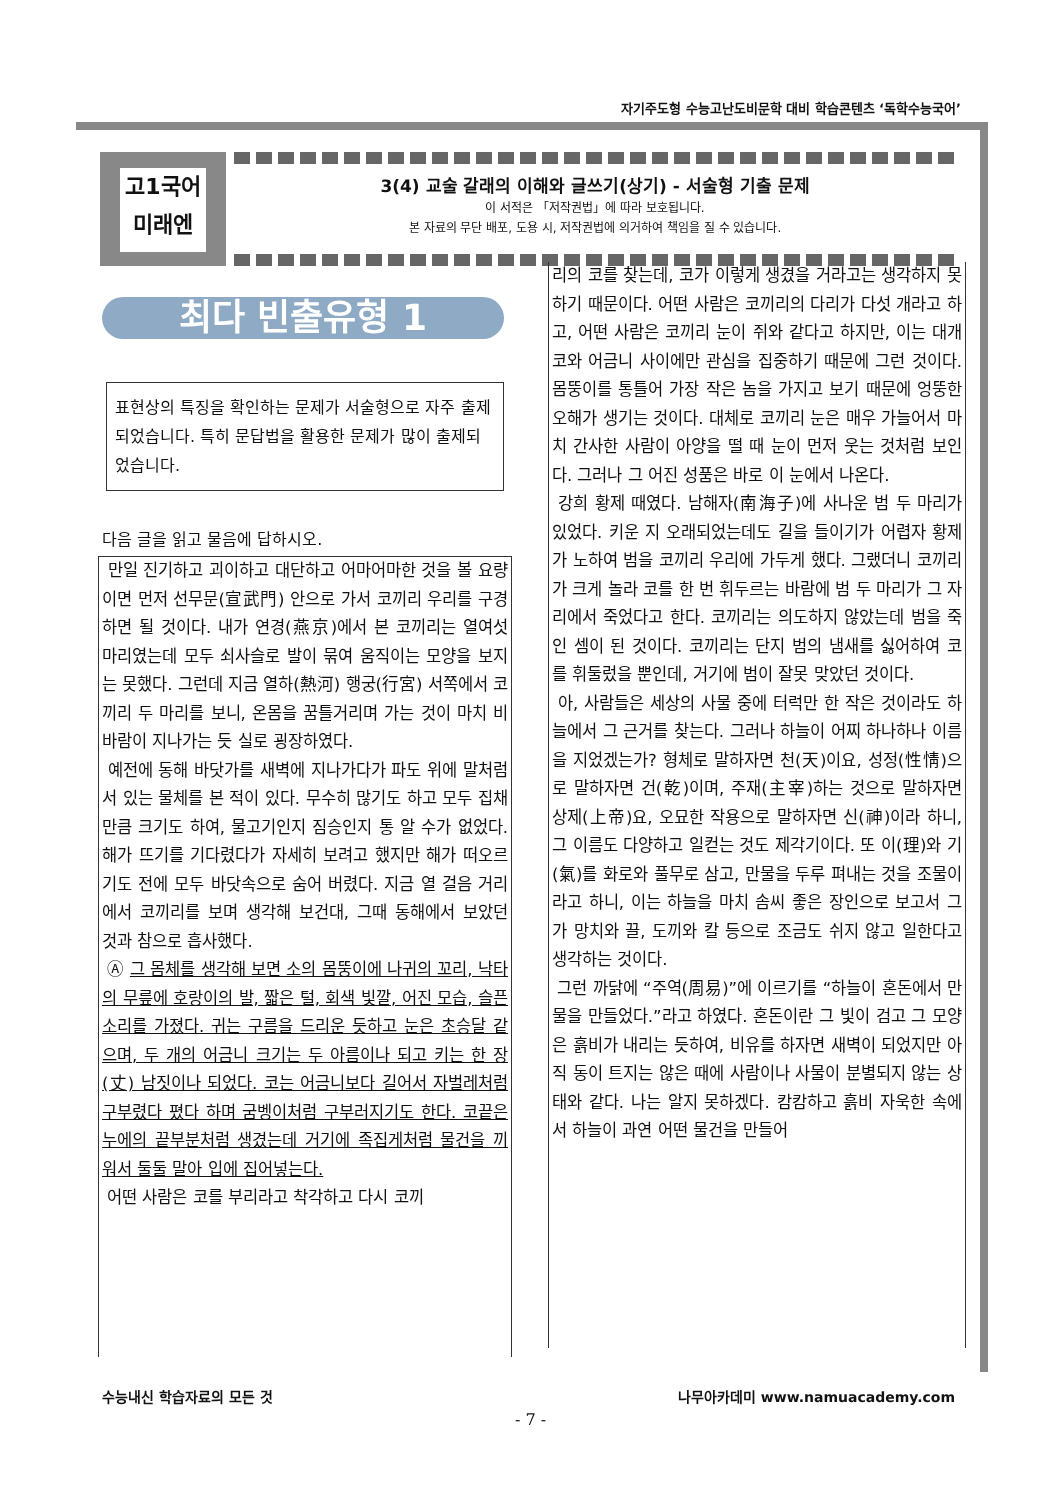자기주도형 수능고난도비문학 대비 학습콘텐츠 ‘독학수능국어’
고1국어
미래엔
3(4) 교술 갈래의 이해와 글쓰기(상기) - 서술형 기출 문제
이 서적은 「저작권법」에 따라 보호됩니다.
본 자료의 무단 배포, 도용 시, 저작권법에 의거하여 책임을 질 수 있습니다.
최다 빈출유형 1
표현상의 특징을 확인하는 문제가 서술형으로 자주 출제되었습니다. 특히 문답법을 활용한 문제가 많이 출제되었습니다.
다음 글을 읽고 물음에 답하시오.
만일 진기하고 괴이하고 대단하고 어마어마한 것을 볼 요량이면 먼저 선무문(宣武門) 안으로 가서 코끼리 우리를 구경하면 될 것이다. 내가 연경(燕京)에서 본 코끼리는 열여섯 마리였는데 모두 쇠사슬로 발이 묶여 움직이는 모양을 보지는 못했다. 그런데 지금 열하(熱河) 행궁(行宮) 서쪽에서 코끼리 두 마리를 보니, 온몸을 꿈틀거리며 가는 것이 마치 비바람이 지나가는 듯 실로 굉장하였다.
예전에 동해 바닷가를 새벽에 지나가다가 파도 위에 말처럼 서 있는 물체를 본 적이 있다. 무수히 많기도 하고 모두 집채만큼 크기도 하여, 물고기인지 짐승인지 통 알 수가 없었다. 해가 뜨기를 기다렸다가 자세히 보려고 했지만 해가 떠오르기도 전에 모두 바닷속으로 숨어 버렸다. 지금 열 걸음 거리에서 코끼리를 보며 생각해 보건대, 그때 동해에서 보았던 것과 참으로 흡사했다.
Ⓐ 그 몸체를 생각해 보면 소의 몸뚱이에 나귀의 꼬리, 낙타의 무릎에 호랑이의 발, 짧은 털, 회색 빛깔, 어진 모습, 슬픈 소리를 가졌다. 귀는 구름을 드리운 듯하고 눈은 초승달 같으며, 두 개의 어금니 크기는 두 아름이나 되고 키는 한 장(丈) 남짓이나 되었다. 코는 어금니보다 길어서 자벌레처럼 구부렸다 폈다 하며 굼벵이처럼 구부러지기도 한다. 코끝은 누에의 끝부분처럼 생겼는데 거기에 족집게처럼 물건을 끼워서 둘둘 말아 입에 집어넣는다.
어떤 사람은 코를 부리라고 착각하고 다시 코끼
리의 코를 찾는데, 코가 이렇게 생겼을 거라고는 생각하지 못하기 때문이다. 어떤 사람은 코끼리의 다리가 다섯 개라고 하고, 어떤 사람은 코끼리 눈이 쥐와 같다고 하지만, 이는 대개 코와 어금니 사이에만 관심을 집중하기 때문에 그런 것이다. 몸뚱이를 통틀어 가장 작은 놈을 가지고 보기 때문에 엉뚱한 오해가 생기는 것이다. 대체로 코끼리 눈은 매우 가늘어서 마치 간사한 사람이 아양을 떨 때 눈이 먼저 웃는 것처럼 보인다. 그러나 그 어진 성품은 바로 이 눈에서 나온다.
강희 황제 때였다. 남해자(南海子)에 사나운 범 두 마리가 있었다. 키운 지 오래되었는데도 길을 들이기가 어렵자 황제가 노하여 범을 코끼리 우리에 가두게 했다. 그랬더니 코끼리가 크게 놀라 코를 한 번 휘두르는 바람에 범 두 마리가 그 자리에서 죽었다고 한다. 코끼리는 의도하지 않았는데 범을 죽인 셈이 된 것이다. 코끼리는 단지 범의 냄새를 싫어하여 코를 휘둘렀을 뿐인데, 거기에 범이 잘못 맞았던 것이다.
아, 사람들은 세상의 사물 중에 터럭만 한 작은 것이라도 하늘에서 그 근거를 찾는다. 그러나 하늘이 어찌 하나하나 이름을 지었겠는가? 형체로 말하자면 천(天)이요, 성정(性情)으로 말하자면 건(乾)이며, 주재(主宰)하는 것으로 말하자면 상제(上帝)요, 오묘한 작용으로 말하자면 신(神)이라 하니, 그 이름도 다양하고 일컫는 것도 제각기이다. 또 이(理)와 기(氣)를 화로와 풀무로 삼고, 만물을 두루 펴내는 것을 조물이라고 하니, 이는 하늘을 마치 솜씨 좋은 장인으로 보고서 그가 망치와 끌, 도끼와 칼 등으로 조금도 쉬지 않고 일한다고 생각하는 것이다.
그런 까닭에 “주역(周易)”에 이르기를 “하늘이 혼돈에서 만물을 만들었다.”라고 하였다. 혼돈이란 그 빛이 검고 그 모양은 흙비가 내리는 듯하여, 비유를 하자면 새벽이 되었지만 아직 동이 트지는 않은 때에 사람이나 사물이 분별되지 않는 상태와 같다. 나는 알지 못하겠다. 캄캄하고 흙비 자욱한 속에서 하늘이 과연 어떤 물건을 만들어
수능내신 학습자료의 모든 것 나무아카데미 www.namuacademy.com
- 7 -